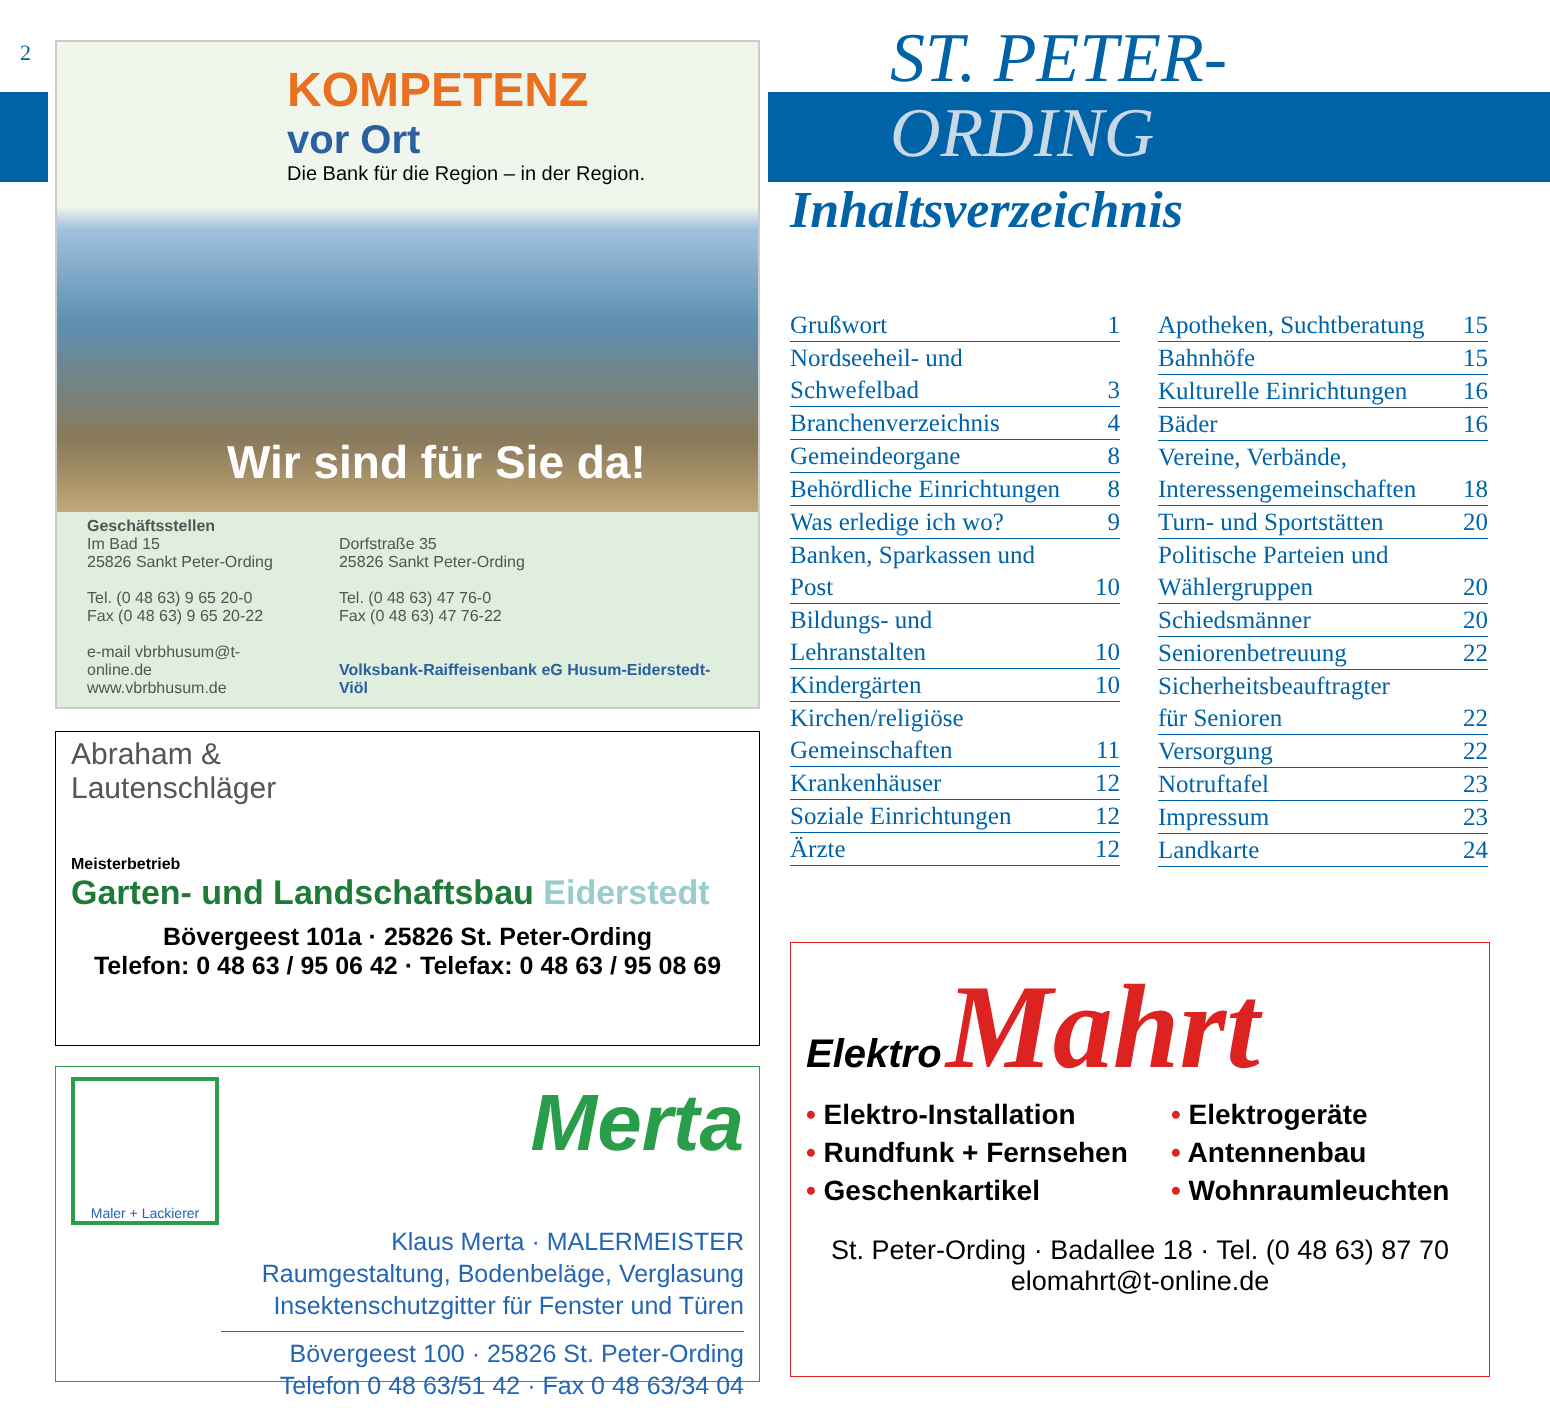2
KOMPETENZ
vor Ort
Die Bank für die Region – in der Region.
Wir sind für Sie da!
Geschäftsstellen
Im Bad 15
25826 Sankt Peter-Ording
Tel. (0 48 63) 9 65 20-0
Fax (0 48 63) 9 65 20-22
e-mail vbrbhusum@t-online.de
www.vbrbhusum.de
Dorfstraße 35
25826 Sankt Peter-Ording
Tel. (0 48 63) 47 76-0
Fax (0 48 63) 47 76-22
Volksbank-Raiffeisenbank eG Husum-Eiderstedt-Viöl
Abraham &
Lautenschläger
Meisterbetrieb
Garten- und Landschaftsbau Eiderstedt
Bövergeest 101a · 25826 St. Peter-Ording
Telefon: 0 48 63 / 95 06 42 · Telefax: 0 48 63 / 95 08 69
Maler + Lackierer
Merta
Klaus Merta · MALERMEISTER
Raumgestaltung, Bodenbeläge, Verglasung
Insektenschutzgitter für Fenster und Türen
Bövergeest 100 · 25826 St. Peter-Ording
Telefon 0 48 63/51 42 · Fax 0 48 63/34 04
ST. PETER-
ORDING
Inhaltsverzeichnis
Grußwort 1
Nordseeheil- und
Schwefelbad 3
Branchenverzeichnis 4
Gemeindeorgane 8
Behördliche Einrichtungen 8
Was erledige ich wo? 9
Banken, Sparkassen und
Post 10
Bildungs- und
Lehranstalten 10
Kindergärten 10
Kirchen/religiöse
Gemeinschaften 11
Krankenhäuser 12
Soziale Einrichtungen 12
Ärzte 12
Apotheken, Suchtberatung 15
Bahnhöfe 15
Kulturelle Einrichtungen 16
Bäder 16
Vereine, Verbände,
Interessengemeinschaften 18
Turn- und Sportstätten 20
Politische Parteien und
Wählergruppen 20
Schiedsmänner 20
Seniorenbetreuung 22
Sicherheitsbeauftragter
für Senioren 22
Versorgung 22
Notruftafel 23
Impressum 23
Landkarte 24
Elektro Mahrt
• Elektro-Installation
• Elektrogeräte
• Rundfunk + Fernsehen
• Antennenbau
• Geschenkartikel
• Wohnraumleuchten
St. Peter-Ording · Badallee 18 · Tel. (0 48 63) 87 70
elomahrt@t-online.de